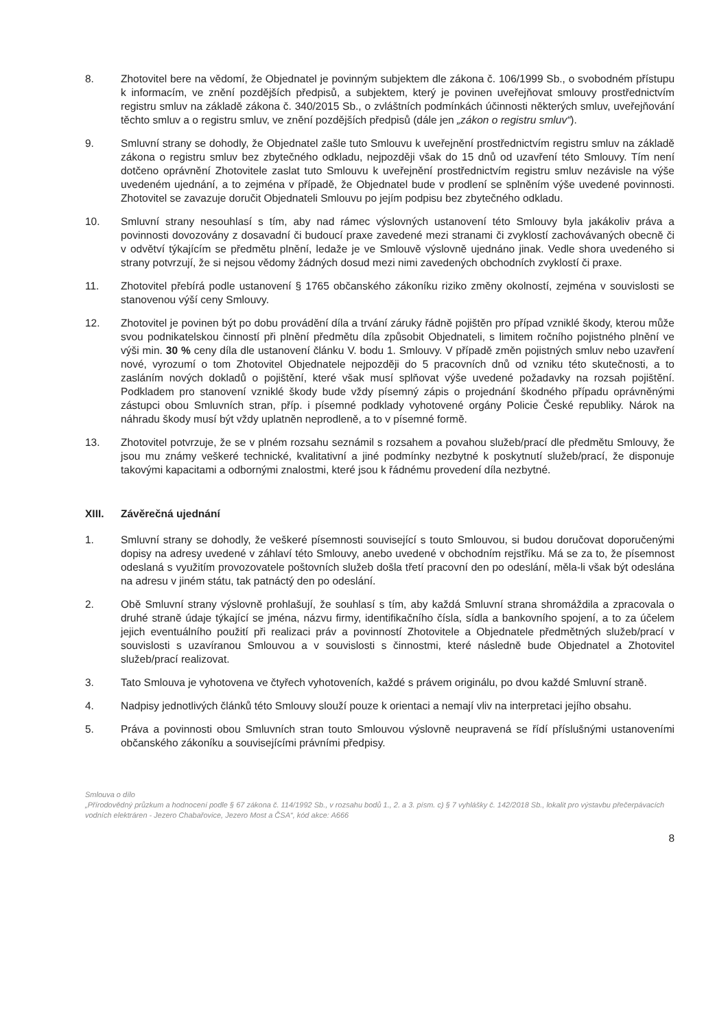8. Zhotovitel bere na vědomí, že Objednatel je povinným subjektem dle zákona č. 106/1999 Sb., o svobodném přístupu k informacím, ve znění pozdějších předpisů, a subjektem, který je povinen uveřejňovat smlouvy prostřednictvím registru smluv na základě zákona č. 340/2015 Sb., o zvláštních podmínkách účinnosti některých smluv, uveřejňování těchto smluv a o registru smluv, ve znění pozdějších předpisů (dále jen „zákon o registru smluv“).
9. Smluvní strany se dohodly, že Objednatel zašle tuto Smlouvu k uveřejnění prostřednictvím registru smluv na základě zákona o registru smluv bez zbytečného odkladu, nejpozději však do 15 dnů od uzavření této Smlouvy. Tím není dotčeno oprávnění Zhotovitele zaslat tuto Smlouvu k uveřejnění prostřednictvím registru smluv nezávisle na výše uvedeném ujednání, a to zejména v případě, že Objednatel bude v prodlení se splněním výše uvedené povinnosti. Zhotovitel se zavazuje doručit Objednateli Smlouvu po jejím podpisu bez zbytečného odkladu.
10. Smluvní strany nesouhlasí s tím, aby nad rámec výslovných ustanovení této Smlouvy byla jakákoliv práva a povinnosti dovozovány z dosavadní či budoucí praxe zavedené mezi stranami či zvyklostí zachovávaných obecně či v odvětví týkajícím se předmětu plnění, ledaže je ve Smlouvě výslovně ujednáno jinak. Vedle shora uvedeného si strany potvrzují, že si nejsou vědomy žádných dosud mezi nimi zavedených obchodních zvyklostí či praxe.
11. Zhotovitel přebírá podle ustanovení § 1765 občanského zákoníku riziko změny okolností, zejména v souvislosti se stanovenou výší ceny Smlouvy.
12. Zhotovitel je povinen být po dobu provádění díla a trvání záruky řádně pojištěn pro případ vzniklé škody, kterou může svou podnikatelskou činností při plnění předmětu díla způsobit Objednateli, s limitem ročního pojistného plnění ve výši min. 30 % ceny díla dle ustanovení článku V. bodu 1. Smlouvy. V případě změn pojistných smluv nebo uzavření nové, vyrozumí o tom Zhotovitel Objednatele nejpozději do 5 pracovních dnů od vzniku této skutečnosti, a to zasláním nových dokladů o pojištění, které však musí splňovat výše uvedené požadavky na rozsah pojištění. Podkladem pro stanovení vzniklé škody bude vždy písemný zápis o projednání škodného případu oprávněnými zástupci obou Smluvních stran, příp. i písemné podklady vyhotovené orgány Policie České republiky. Nárok na náhradu škody musí být vždy uplatněn neprodleně, a to v písemné formě.
13. Zhotovitel potvrzuje, že se v plném rozsahu seznámil s rozsahem a povahou služeb/prací dle předmětu Smlouvy, že jsou mu známy veškeré technické, kvalitativní a jiné podmínky nezbytné k poskytnutí služeb/prací, že disponuje takovými kapacitami a odbornými znalostmi, které jsou k řádnému provedení díla nezbytné.
XIII. Závěrečná ujednání
1. Smluvní strany se dohodly, že veškeré písemnosti související s touto Smlouvou, si budou doručovat doporučenými dopisy na adresy uvedené v záhlaví této Smlouvy, anebo uvedené v obchodním rejstříku. Má se za to, že písemnost odeslaná s využitím provozovatele poštovních služeb došla třetí pracovní den po odeslání, měla-li však být odeslána na adresu v jiném státu, tak patnáctý den po odeslání.
2. Obě Smluvní strany výslovně prohlašují, že souhlasí s tím, aby každá Smluvní strana shromáždila a zpracovala o druhé straně údaje týkající se jména, názvu firmy, identifikačního čísla, sídla a bankovního spojení, a to za účelem jejich eventuálního použití při realizaci práv a povinností Zhotovitele a Objednatele předmětných služeb/prací v souvislosti s uzavíranou Smlouvou a v souvislosti s činnostmi, které následně bude Objednatel a Zhotovitel služeb/prací realizovat.
3. Tato Smlouva je vyhotovena ve čtyřech vyhotoveních, každé s právem originálu, po dvou každé Smluvní straně.
4. Nadpisy jednotlivých článků této Smlouvy slouží pouze k orientaci a nemají vliv na interpretaci jejího obsahu.
5. Práva a povinnosti obou Smluvních stran touto Smlouvou výslovně neupravená se řídí příslušnými ustanoveními občanského zákoníku a souvisejícími právními předpisy.
Smlouva o dílo
„Přírodovědný průzkum a hodnocení podle § 67 zákona č. 114/1992 Sb., v rozsahu bodů 1., 2. a 3. písm. c) § 7 vyhlášky č. 142/2018 Sb., lokalit pro výstavbu přečerpávacích vodních elektráren - Jezero Chabařovice, Jezero Most a ČSA“, kód akce: A666
8